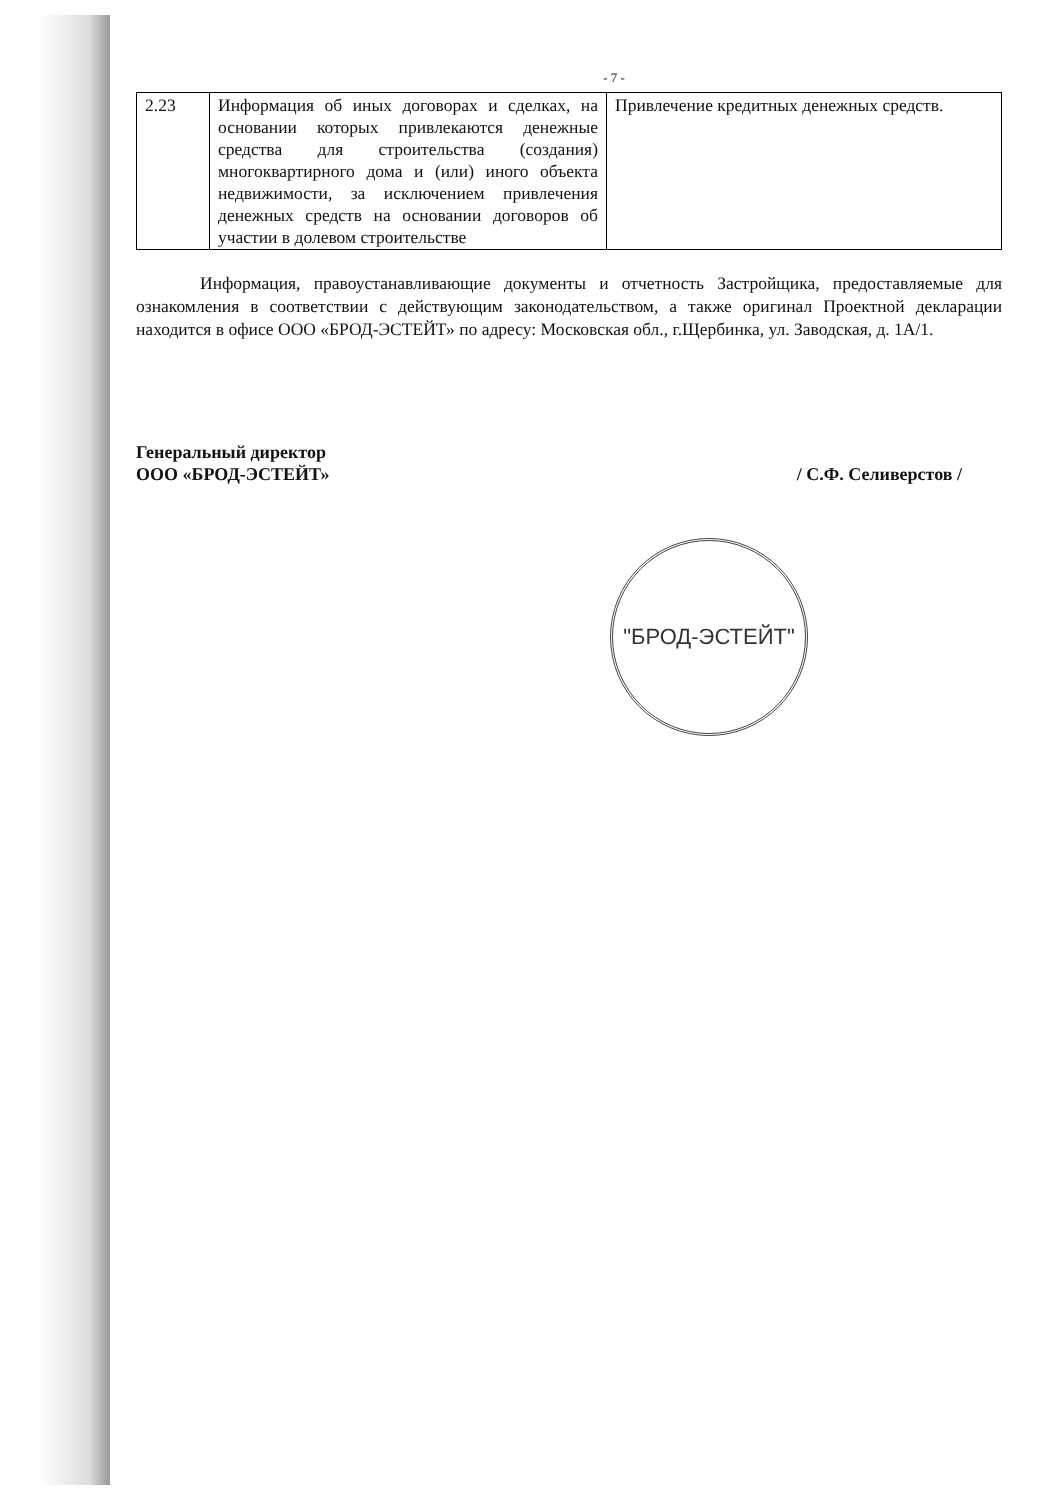- 7 -
| 2.23 | Информация об иных договорах и сделках, на основании которых привлекаются денежные средства для строительства (создания) многоквартирного дома и (или) иного объекта недвижимости, за исключением привлечения денежных средств на основании договоров об участии в долевом строительстве | Привлечение кредитных денежных средств. |
Информация, правоустанавливающие документы и отчетность Застройщика, предоставляемые для ознакомления в соответствии с действующим законодательством, а также оригинал Проектной декларации находится в офисе ООО «БРОД-ЭСТЕЙТ» по адресу: Московская обл., г.Щербинка, ул. Заводская, д. 1А/1.
Генеральный директор
ООО «БРОД-ЭСТЕЙТ»
/ С.Ф. Селиверстов /
"БРОД-ЭСТЕЙТ"